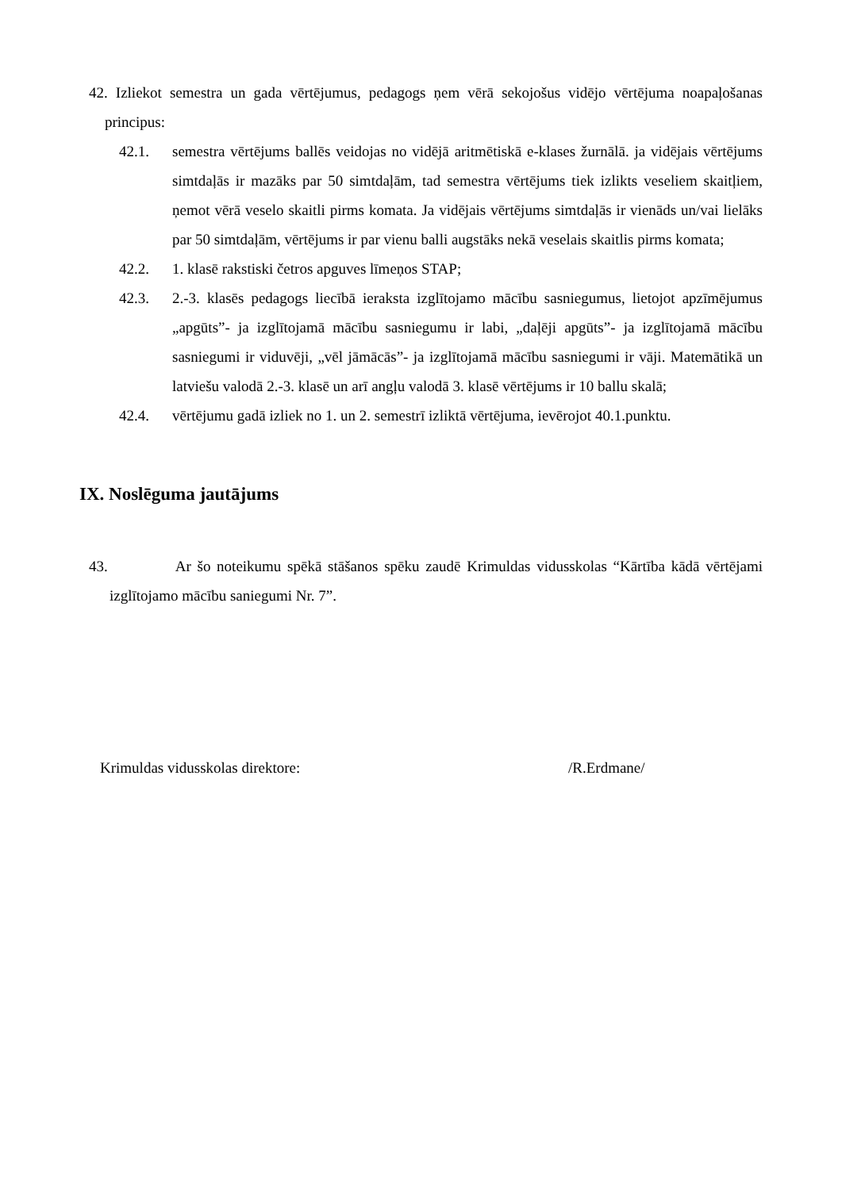42. Izliekot semestra un gada vērtējumus, pedagogs ņem vērā sekojošus vidējo vērtējuma noapaļošanas principus:
42.1. semestra vērtējums ballēs veidojas no vidējā aritmētiskā e-klases žurnālā. ja vidējais vērtējums simtdaļās ir mazāks par 50 simtdaļām, tad semestra vērtējums tiek izlikts veseliem skaitļiem, ņemot vērā veselo skaitli pirms komata. Ja vidējais vērtējums simtdaļās ir vienāds un/vai lielāks par 50 simtdaļām, vērtējums ir par vienu balli augstāks nekā veselais skaitlis pirms komata;
42.2. 1. klasē rakstiski četros apguves līmeņos STAP;
42.3. 2.-3. klasēs pedagogs liecībā ieraksta izglītojamo mācību sasniegumus, lietojot apzīmējumus „apgūts”- ja izglītojamā mācību sasniegumu ir labi, „daļēji apgūts”- ja izglītojamā mācību sasniegumi ir viduvēji, „vēl jāmācās”- ja izglītojamā mācību sasniegumi ir vāji. Matemātikā un latviešu valodā 2.-3. klasē un arī angļu valodā 3. klasē vērtējums ir 10 ballu skalā;
42.4. vērtējumu gadā izliek no 1. un 2. semestrī izliktā vērtējuma, ievērojot 40.1.punktu.
IX. Noslēguma jautājums
43. Ar šo noteikumu spēkā stāšanos spēku zaudē Krimuldas vidusskolas “Kārtība kādā vērtējami izglītojamo mācību saniegumi Nr. 7”.
Krimuldas vidusskolas direktore: /R.Erdmane/